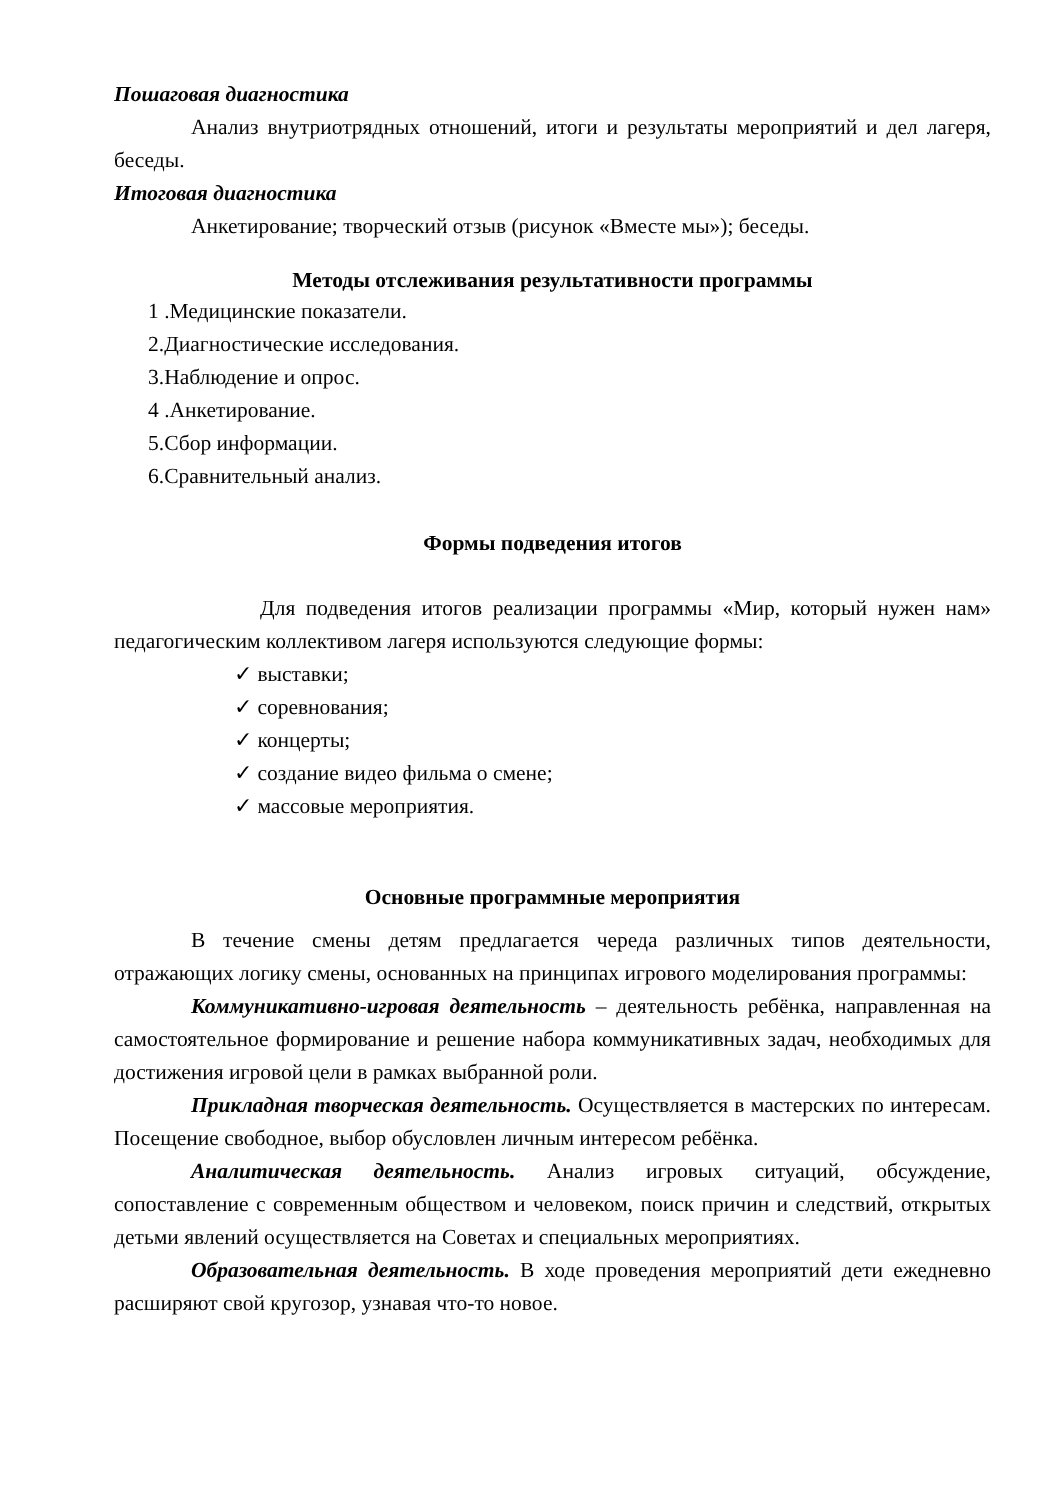Пошаговая диагностика
Анализ внутриотрядных отношений, итоги и результаты мероприятий и дел лагеря, беседы.
Итоговая диагностика
Анкетирование; творческий отзыв (рисунок «Вместе мы»); беседы.
Методы отслеживания результативности программы
1 .Медицинские показатели.
2.Диагностические исследования.
3.Наблюдение и опрос.
4 .Анкетирование.
5.Сбор информации.
6.Сравнительный анализ.
Формы подведения итогов
Для подведения итогов реализации программы «Мир, который нужен нам» педагогическим коллективом лагеря используются следующие формы:
✓ выставки;
✓ соревнования;
✓ концерты;
✓ создание видео фильма о смене;
✓ массовые мероприятия.
Основные программные мероприятия
В течение смены детям предлагается череда различных типов деятельности, отражающих логику смены, основанных на принципах игрового моделирования программы:
Коммуникативно-игровая деятельность – деятельность ребёнка, направленная на самостоятельное формирование и решение набора коммуникативных задач, необходимых для достижения игровой цели в рамках выбранной роли.
Прикладная творческая деятельность. Осуществляется в мастерских по интересам. Посещение свободное, выбор обусловлен личным интересом ребёнка.
Аналитическая деятельность. Анализ игровых ситуаций, обсуждение, сопоставление с современным обществом и человеком, поиск причин и следствий, открытых детьми явлений осуществляется на Советах и специальных мероприятиях.
Образовательная деятельность. В ходе проведения мероприятий дети ежедневно расширяют свой кругозор, узнавая что-то новое.